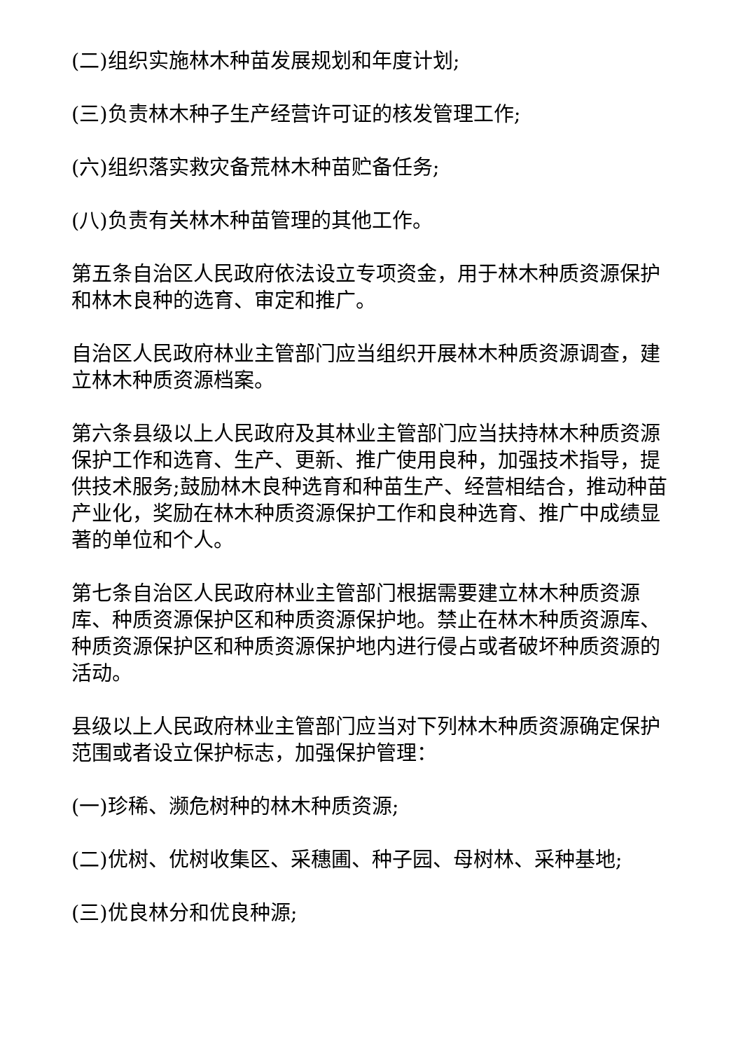(二)组织实施林木种苗发展规划和年度计划;
(三)负责林木种子生产经营许可证的核发管理工作;
(六)组织落实救灾备荒林木种苗贮备任务;
(八)负责有关林木种苗管理的其他工作。
第五条自治区人民政府依法设立专项资金，用于林木种质资源保护和林木良种的选育、审定和推广。
自治区人民政府林业主管部门应当组织开展林木种质资源调查，建立林木种质资源档案。
第六条县级以上人民政府及其林业主管部门应当扶持林木种质资源保护工作和选育、生产、更新、推广使用良种，加强技术指导，提供技术服务;鼓励林木良种选育和种苗生产、经营相结合，推动种苗产业化，奖励在林木种质资源保护工作和良种选育、推广中成绩显著的单位和个人。
第七条自治区人民政府林业主管部门根据需要建立林木种质资源库、种质资源保护区和种质资源保护地。禁止在林木种质资源库、种质资源保护区和种质资源保护地内进行侵占或者破坏种质资源的活动。
县级以上人民政府林业主管部门应当对下列林木种质资源确定保护范围或者设立保护标志，加强保护管理：
(一)珍稀、濒危树种的林木种质资源;
(二)优树、优树收集区、采穗圃、种子园、母树林、采种基地;
(三)优良林分和优良种源;